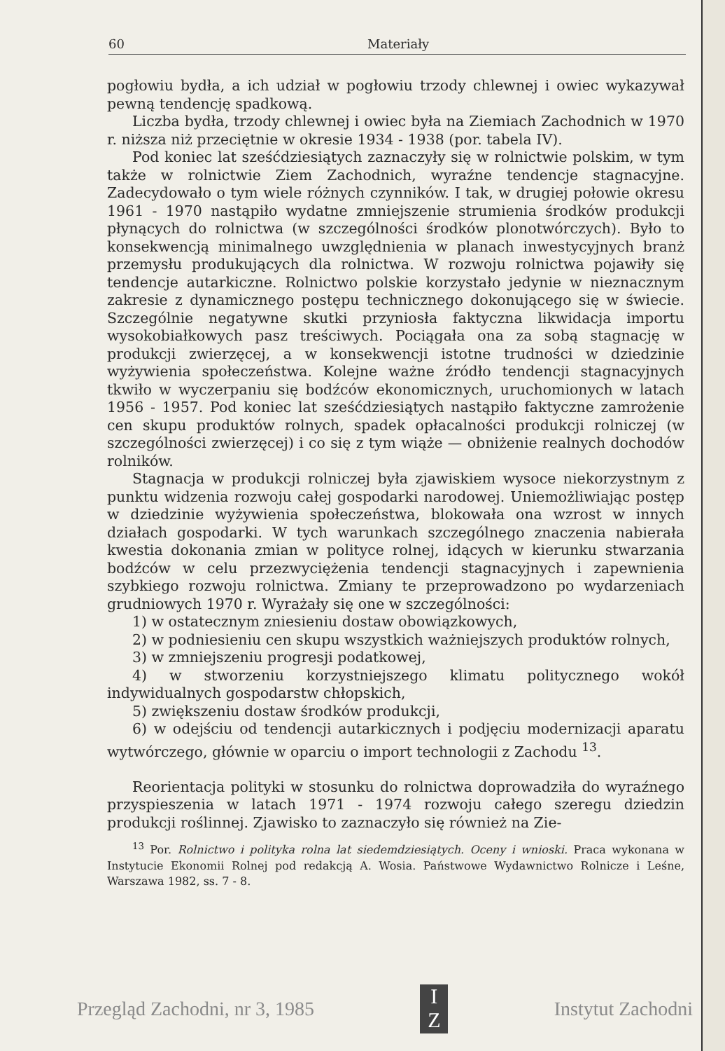60 Materiały
pogłowiu bydła, a ich udział w pogłowiu trzody chlewnej i owiec wykazywał pewną tendencję spadkową.
Liczba bydła, trzody chlewnej i owiec była na Ziemiach Zachodnich w 1970 r. niższa niż przeciętnie w okresie 1934 - 1938 (por. tabela IV).
Pod koniec lat sześćdziesiątych zaznaczyły się w rolnictwie polskim, w tym także w rolnictwie Ziem Zachodnich, wyraźne tendencje stagnacyjne. Zadecydowało o tym wiele różnych czynników. I tak, w drugiej połowie okresu 1961 - 1970 nastąpiło wydatne zmniejszenie strumienia środków produkcji płynących do rolnictwa (w szczególności środków plonotwórczych). Było to konsekwencją minimalnego uwzględnienia w planach inwestycyjnych branż przemysłu produkujących dla rolnictwa. W rozwoju rolnictwa pojawiły się tendencje autarkiczne. Rolnictwo polskie korzystało jedynie w nieznacznym zakresie z dynamicznego postępu technicznego dokonującego się w świecie. Szczególnie negatywne skutki przyniosła faktyczna likwidacja importu wysokobiałkowych pasz treściwych. Pociągała ona za sobą stagnację w produkcji zwierzęcej, a w konsekwencji istotne trudności w dziedzinie wyżywienia społeczeństwa. Kolejne ważne źródło tendencji stagnacyjnych tkwiło w wyczerpaniu się bodźców ekonomicznych, uruchomionych w latach 1956 - 1957. Pod koniec lat sześćdziesiątych nastąpiło faktyczne zamrożenie cen skupu produktów rolnych, spadek opłacalności produkcji rolniczej (w szczególności zwierzęcej) i co się z tym wiąże — obniżenie realnych dochodów rolników.
Stagnacja w produkcji rolniczej była zjawiskiem wysoce niekorzystnym z punktu widzenia rozwoju całej gospodarki narodowej. Uniemożliwiając postęp w dziedzinie wyżywienia społeczeństwa, blokowała ona wzrost w innych działach gospodarki. W tych warunkach szczególnego znaczenia nabierała kwestia dokonania zmian w polityce rolnej, idących w kierunku stwarzania bodźców w celu przezwyciężenia tendencji stagnacyjnych i zapewnienia szybkiego rozwoju rolnictwa. Zmiany te przeprowadzono po wydarzeniach grudniowych 1970 r. Wyrażały się one w szczególności:
1) w ostatecznym zniesieniu dostaw obowiązkowych,
2) w podniesieniu cen skupu wszystkich ważniejszych produktów rolnych,
3) w zmniejszeniu progresji podatkowej,
4) w stworzeniu korzystniejszego klimatu politycznego wokół indywidualnych gospodarstw chłopskich,
5) zwiększeniu dostaw środków produkcji,
6) w odejściu od tendencji autarkicznych i podjęciu modernizacji aparatu wytwórczego, głównie w oparciu o import technologii z Zachodu <sup>13</sup>.
Reorientacja polityki w stosunku do rolnictwa doprowadziła do wyraźnego przyspieszenia w latach 1971 - 1974 rozwoju całego szeregu dziedzin produkcji roślinnej. Zjawisko to zaznaczyło się również na Zie-
<sup>13</sup> Por. Rolnictwo i polityka rolna lat siedemdziesiątych. Oceny i wnioski. Praca wykonana w Instytucie Ekonomii Rolnej pod redakcją A. Wosia. Państwowe Wydawnictwo Rolnicze i Leśne, Warszawa 1982, ss. 7 - 8.
Przegląd Zachodni, nr 3, 1985
I
Z
Instytut Zachodni